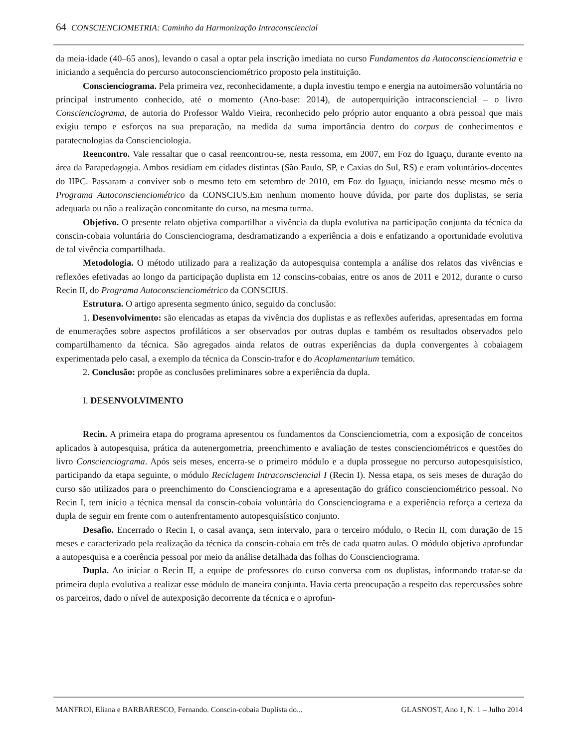64 CONSCIENCIOMETRIA: Caminho da Harmonização Intraconsciencial
da meia-idade (40–65 anos), levando o casal a optar pela inscrição imediata no curso Fundamentos da Autoconscienciometria e iniciando a sequência do percurso autoconscienciométrico proposto pela instituição.
Conscienciograma. Pela primeira vez, reconhecidamente, a dupla investiu tempo e energia na autoimersão voluntária no principal instrumento conhecido, até o momento (Ano-base: 2014), de autoperquirição intraconsciencial – o livro Conscienciograma, de autoria do Professor Waldo Vieira, reconhecido pelo próprio autor enquanto a obra pessoal que mais exigiu tempo e esforços na sua preparação, na medida da suma importância dentro do corpus de conhecimentos e paratecnologias da Conscienciologia.
Reencontro. Vale ressaltar que o casal reencontrou-se, nesta ressoma, em 2007, em Foz do Iguaçu, durante evento na área da Parapedagogia. Ambos residiam em cidades distintas (São Paulo, SP, e Caxias do Sul, RS) e eram voluntários-docentes do IIPC. Passaram a conviver sob o mesmo teto em setembro de 2010, em Foz do Iguaçu, iniciando nesse mesmo mês o Programa Autoconscienciométrico da CONSCIUS.Em nenhum momento houve dúvida, por parte dos duplistas, se seria adequada ou não a realização concomitante do curso, na mesma turma.
Objetivo. O presente relato objetiva compartilhar a vivência da dupla evolutiva na participação conjunta da técnica da conscin-cobaia voluntária do Conscienciograma, desdramatizando a experiência a dois e enfatizando a oportunidade evolutiva de tal vivência compartilhada.
Metodologia. O método utilizado para a realização da autopesquisa contempla a análise dos relatos das vivências e reflexões efetivadas ao longo da participação duplista em 12 conscins-cobaias, entre os anos de 2011 e 2012, durante o curso Recin II, do Programa Autoconscienciométrico da CONSCIUS.
Estrutura. O artigo apresenta segmento único, seguido da conclusão:
1. Desenvolvimento: são elencadas as etapas da vivência dos duplistas e as reflexões auferidas, apresentadas em forma de enumerações sobre aspectos profiláticos a ser observados por outras duplas e também os resultados observados pelo compartilhamento da técnica. São agregados ainda relatos de outras experiências da dupla convergentes à cobaiagem experimentada pelo casal, a exemplo da técnica da Conscin-trafor e do Acoplamentarium temático.
2. Conclusão: propõe as conclusões preliminares sobre a experiência da dupla.
I. DESENVOLVIMENTO
Recin. A primeira etapa do programa apresentou os fundamentos da Conscienciometria, com a exposição de conceitos aplicados à autopesquisa, prática da autenergometria, preenchimento e avaliação de testes conscienciométricos e questões do livro Conscienciograma. Após seis meses, encerra-se o primeiro módulo e a dupla prossegue no percurso autopesquisístico, participando da etapa seguinte, o módulo Reciclagem Intraconsciencial I (Recin I). Nessa etapa, os seis meses de duração do curso são utilizados para o preenchimento do Conscienciograma e a apresentação do gráfico conscienciométrico pessoal. No Recin I, tem início a técnica mensal da conscin-cobaia voluntária do Conscienciograma e a experiência reforça a certeza da dupla de seguir em frente com o autenfrentamento autopesquisístico conjunto.
Desafio. Encerrado o Recin I, o casal avança, sem intervalo, para o terceiro módulo, o Recin II, com duração de 15 meses e caracterizado pela realização da técnica da conscin-cobaia em três de cada quatro aulas. O módulo objetiva aprofundar a autopesquisa e a coerência pessoal por meio da análise detalhada das folhas do Conscienciograma.
Dupla. Ao iniciar o Recin II, a equipe de professores do curso conversa com os duplistas, informando tratar-se da primeira dupla evolutiva a realizar esse módulo de maneira conjunta. Havia certa preocupação a respeito das repercussões sobre os parceiros, dado o nível de autexposição decorrente da técnica e o aprofun-
MANFROI, Eliana e BARBARESCO, Fernando. Conscin-cobaia Duplista do... GLASNOST, Ano 1, N. 1 – Julho 2014